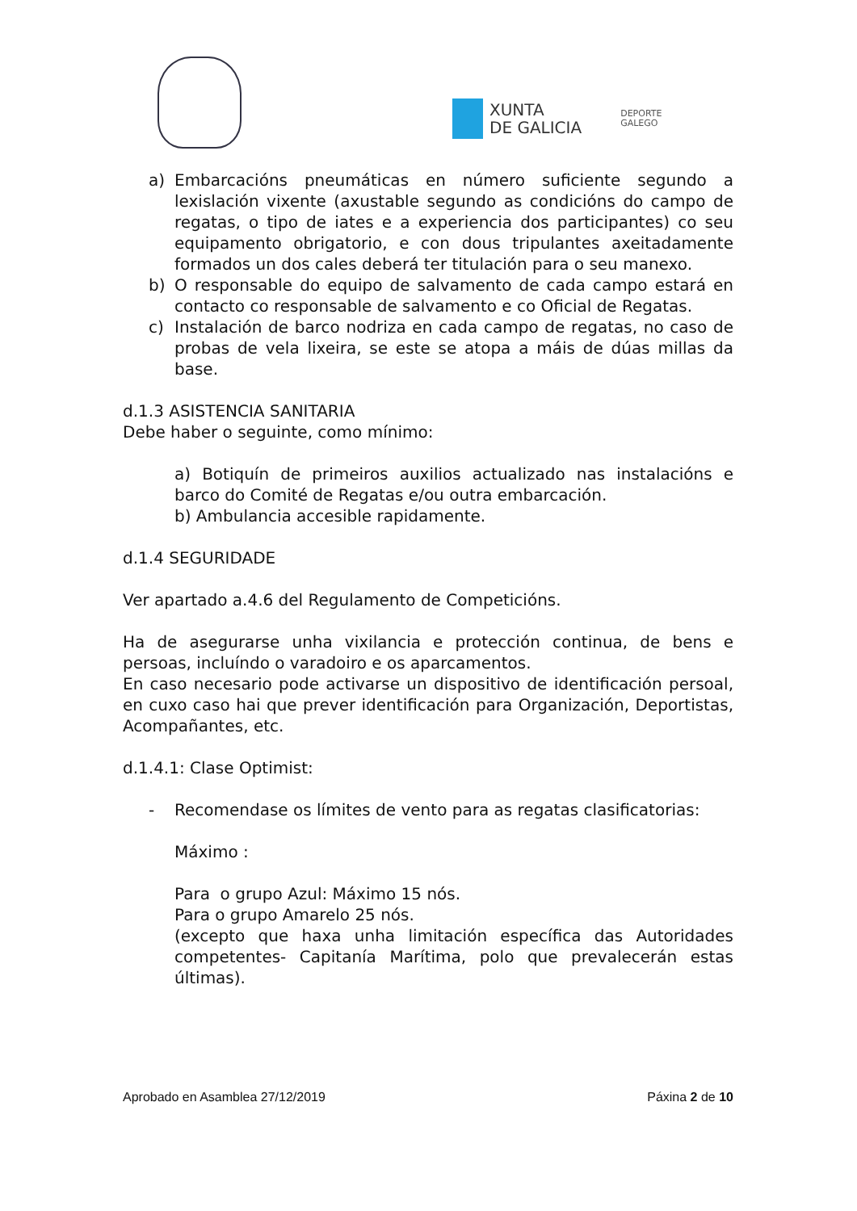XUNTA
DE GALICIA
DEPORTE
GALEGO
a) Embarcacións pneumáticas en número suficiente segundo a lexislación vixente (axustable segundo as condicións do campo de regatas, o tipo de iates e a experiencia dos participantes) co seu equipamento obrigatorio, e con dous tripulantes axeitadamente formados un dos cales deberá ter titulación para o seu manexo.
b) O responsable do equipo de salvamento de cada campo estará en contacto co responsable de salvamento e co Oficial de Regatas.
c) Instalación de barco nodriza en cada campo de regatas, no caso de probas de vela lixeira, se este se atopa a máis de dúas millas da base.
d.1.3 ASISTENCIA SANITARIA
Debe haber o seguinte, como mínimo:
a) Botiquín de primeiros auxilios actualizado nas instalacións e barco do Comité de Regatas e/ou outra embarcación.
b) Ambulancia accesible rapidamente.
d.1.4 SEGURIDADE
Ver apartado a.4.6 del Regulamento de Competicións.
Ha de asegurarse unha vixilancia e protección continua, de bens e persoas, incluíndo o varadoiro e os aparcamentos.
En caso necesario pode activarse un dispositivo de identificación persoal, en cuxo caso hai que prever identificación para Organización, Deportistas, Acompañantes, etc.
d.1.4.1: Clase Optimist:
- Recomendase os límites de vento para as regatas clasificatorias:
Máximo :
Para o grupo Azul: Máximo 15 nós.
Para o grupo Amarelo 25 nós.
(excepto que haxa unha limitación específica das Autoridades competentes- Capitanía Marítima, polo que prevalecerán estas últimas).
Aprobado en Asamblea 27/12/2019 Páxina 2 de 10